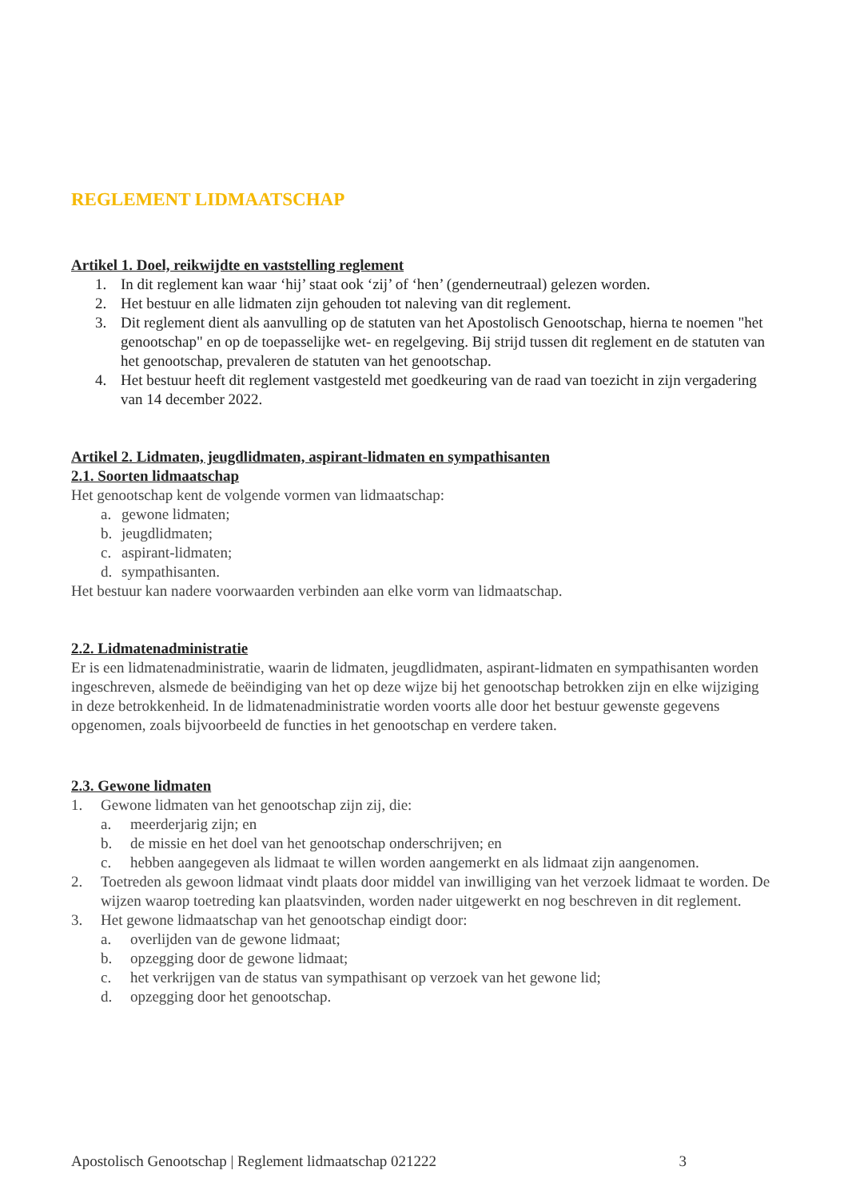REGLEMENT LIDMAATSCHAP
Artikel 1. Doel, reikwijdte en vaststelling reglement
1. In dit reglement kan waar ‘hij’ staat ook ‘zij’ of ‘hen’ (genderneutraal) gelezen worden.
2. Het bestuur en alle lidmaten zijn gehouden tot naleving van dit reglement.
3. Dit reglement dient als aanvulling op de statuten van het Apostolisch Genootschap, hierna te noemen "het genootschap" en op de toepasselijke wet- en regelgeving. Bij strijd tussen dit reglement en de statuten van het genootschap, prevaleren de statuten van het genootschap.
4. Het bestuur heeft dit reglement vastgesteld met goedkeuring van de raad van toezicht in zijn vergadering van 14 december 2022.
Artikel 2. Lidmaten, jeugdlidmaten, aspirant-lidmaten en sympathisanten
2.1. Soorten lidmaatschap
Het genootschap kent de volgende vormen van lidmaatschap:
a. gewone lidmaten;
b. jeugdlidmaten;
c. aspirant-lidmaten;
d. sympathisanten.
Het bestuur kan nadere voorwaarden verbinden aan elke vorm van lidmaatschap.
2.2. Lidmatenadministratie
Er is een lidmatenadministratie, waarin de lidmaten, jeugdlidmaten, aspirant-lidmaten en sympathisanten worden ingeschreven, alsmede de beëindiging van het op deze wijze bij het genootschap betrokken zijn en elke wijziging in deze betrokkenheid. In de lidmatenadministratie worden voorts alle door het bestuur gewenste gegevens opgenomen, zoals bijvoorbeeld de functies in het genootschap en verdere taken.
2.3. Gewone lidmaten
1. Gewone lidmaten van het genootschap zijn zij, die:
a. meerderjarig zijn; en
b. de missie en het doel van het genootschap onderschrijven; en
c. hebben aangegeven als lidmaat te willen worden aangemerkt en als lidmaat zijn aangenomen.
2. Toetreden als gewoon lidmaat vindt plaats door middel van inwilliging van het verzoek lidmaat te worden. De wijzen waarop toetreding kan plaatsvinden, worden nader uitgewerkt en nog beschreven in dit reglement.
3. Het gewone lidmaatschap van het genootschap eindigt door:
a. overlijden van de gewone lidmaat;
b. opzegging door de gewone lidmaat;
c. het verkrijgen van de status van sympathisant op verzoek van het gewone lid;
d. opzegging door het genootschap.
Apostolisch Genootschap | Reglement lidmaatschap 021222 3